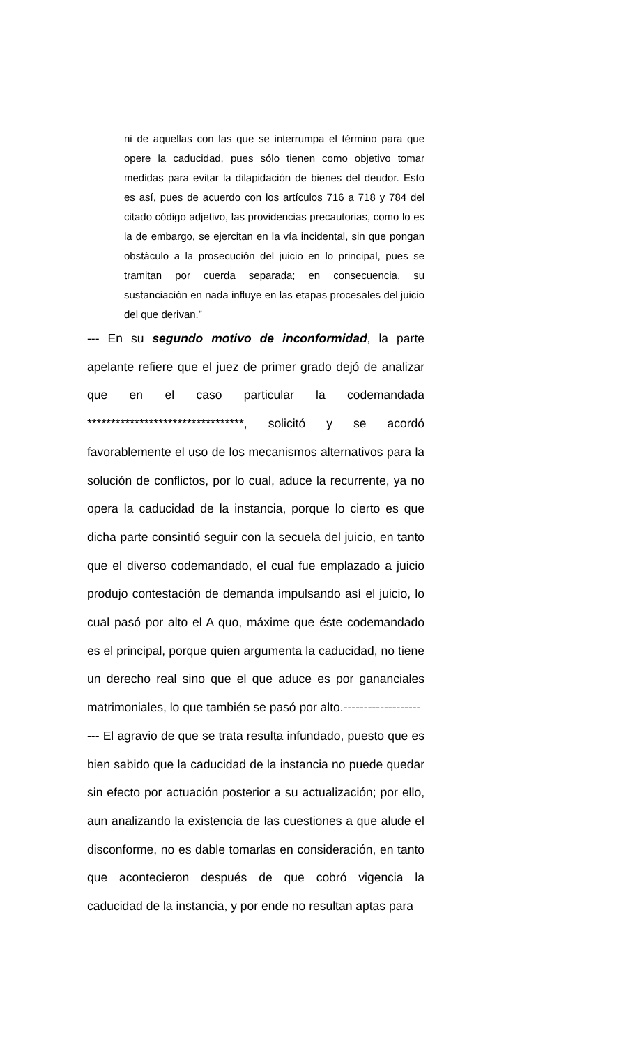ni de aquellas con las que se interrumpa el término para que opere la caducidad, pues sólo tienen como objetivo tomar medidas para evitar la dilapidación de bienes del deudor. Esto es así, pues de acuerdo con los artículos 716 a 718 y 784 del citado código adjetivo, las providencias precautorias, como lo es la de embargo, se ejercitan en la vía incidental, sin que pongan obstáculo a la prosecución del juicio en lo principal, pues se tramitan por cuerda separada; en consecuencia, su sustanciación en nada influye en las etapas procesales del juicio del que derivan.”
--- En su segundo motivo de inconformidad, la parte apelante refiere que el juez de primer grado dejó de analizar que en el caso particular la codemandada *********************************, solicitó y se acordó favorablemente el uso de los mecanismos alternativos para la solución de conflictos, por lo cual, aduce la recurrente, ya no opera la caducidad de la instancia, porque lo cierto es que dicha parte consintió seguir con la secuela del juicio, en tanto que el diverso codemandado, el cual fue emplazado a juicio produjo contestación de demanda impulsando así el juicio, lo cual pasó por alto el A quo, máxime que éste codemandado es el principal, porque quien argumenta la caducidad, no tiene un derecho real sino que el que aduce es por gananciales matrimoniales, lo que también se pasó por alto.-------------------
--- El agravio de que se trata resulta infundado, puesto que es bien sabido que la caducidad de la instancia no puede quedar sin efecto por actuación posterior a su actualización; por ello, aun analizando la existencia de las cuestiones a que alude el disconforme, no es dable tomarlas en consideración, en tanto que acontecieron después de que cobró vigencia la caducidad de la instancia, y por ende no resultan aptas para